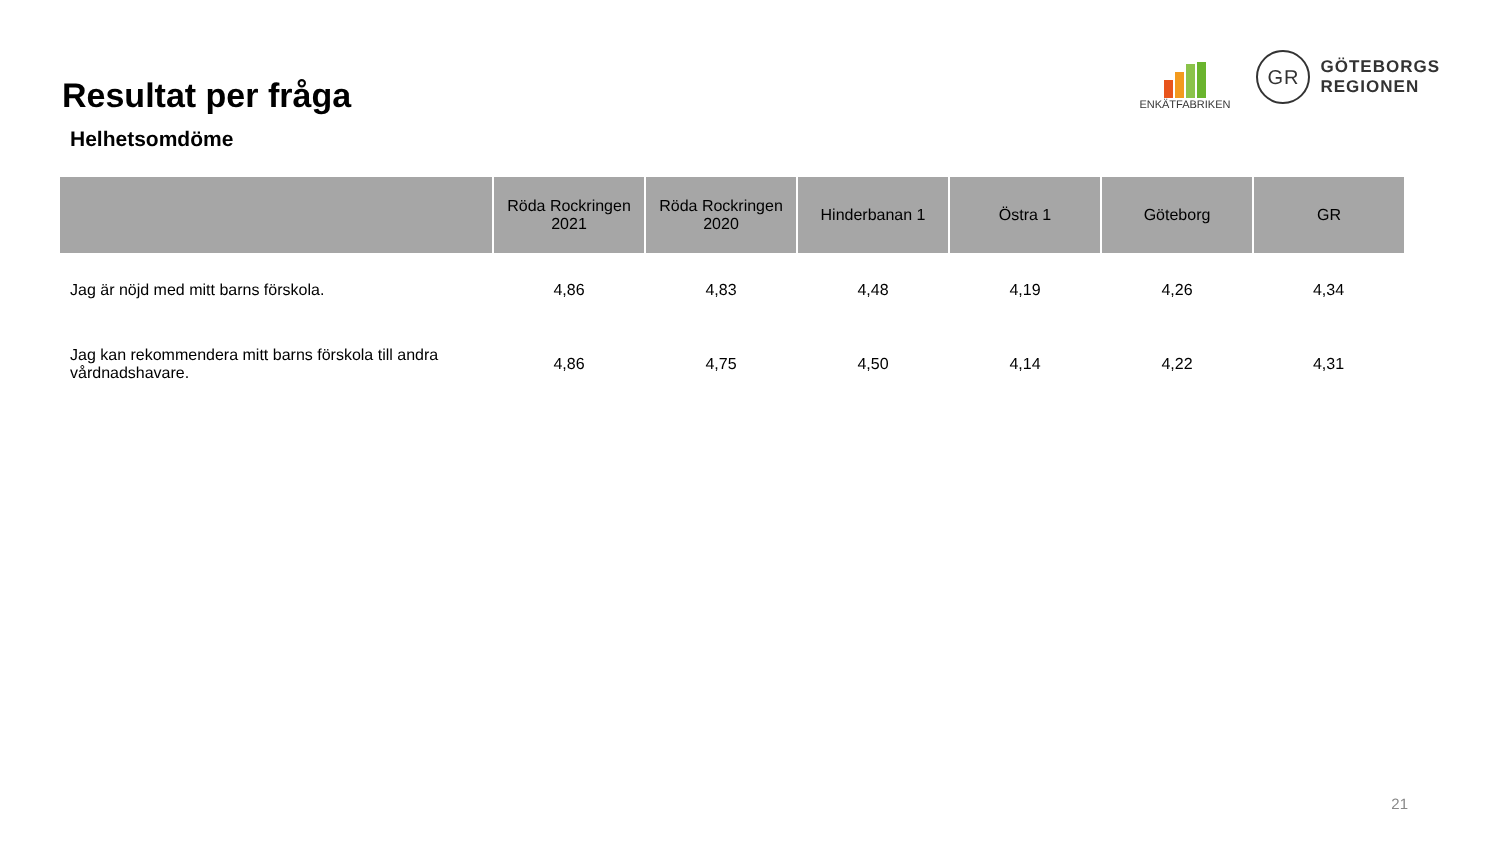Resultat per fråga
ENKÄTFABRIKEN
GR
GÖTEBORGS
REGIONEN
Helhetsomdöme
| | Röda Rockringen 2021 | Röda Rockringen 2020 | Hinderbanan 1 | Östra 1 | Göteborg | GR |
| --- | --- | --- | --- | --- | --- | --- |
| Jag är nöjd med mitt barns förskola. | 4,86 | 4,83 | 4,48 | 4,19 | 4,26 | 4,34 |
| Jag kan rekommendera mitt barns förskola till andra vårdnadshavare. | 4,86 | 4,75 | 4,50 | 4,14 | 4,22 | 4,31 |
21